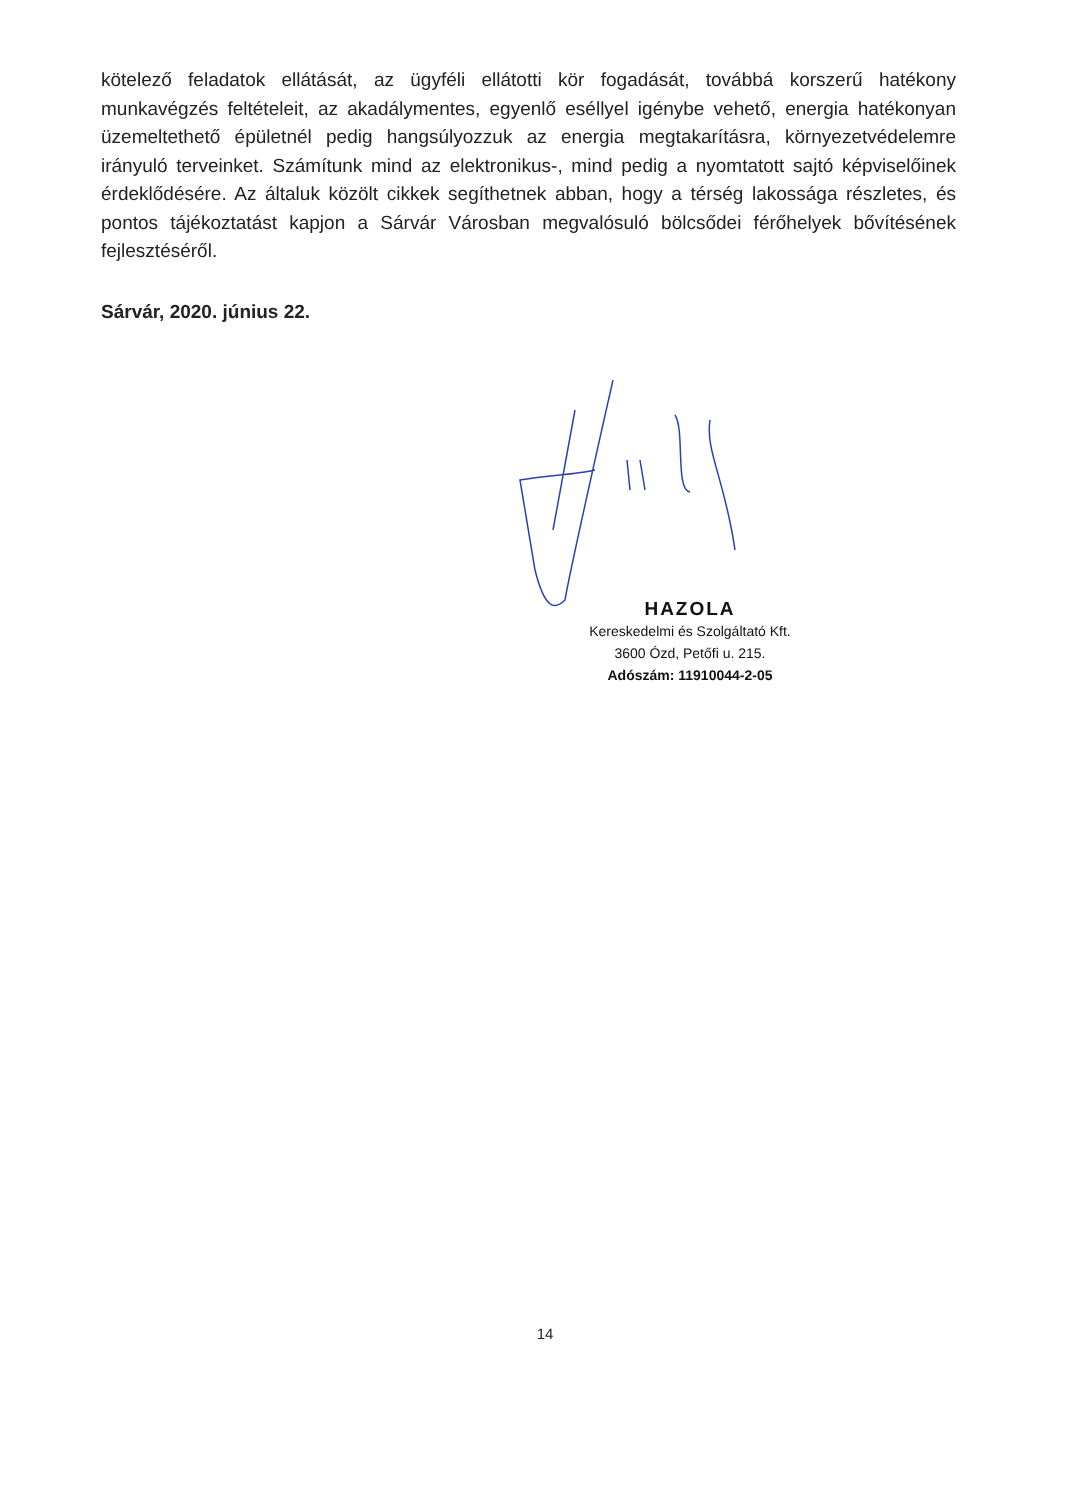kötelező feladatok ellátását, az ügyféli ellátotti kör fogadását, továbbá korszerű hatékony munkavégzés feltételeit, az akadálymentes, egyenlő eséllyel igénybe vehető, energia hatékonyan üzemeltethető épületnél pedig hangsúlyozzuk az energia megtakarításra, környezetvédelemre irányuló terveinket. Számítunk mind az elektronikus-, mind pedig a nyomtatott sajtó képviselőinek érdeklődésére. Az általuk közölt cikkek segíthetnek abban, hogy a térség lakossága részletes, és pontos tájékoztatást kapjon a Sárvár Városban megvalósuló bölcsődei férőhelyek bővítésének fejlesztéséről.
Sárvár, 2020. június 22.
HAZOLA
Kereskedelmi és Szolgáltató Kft.
3600 Ózd, Petőfi u. 215.
Adószám: 11910044-2-05
14